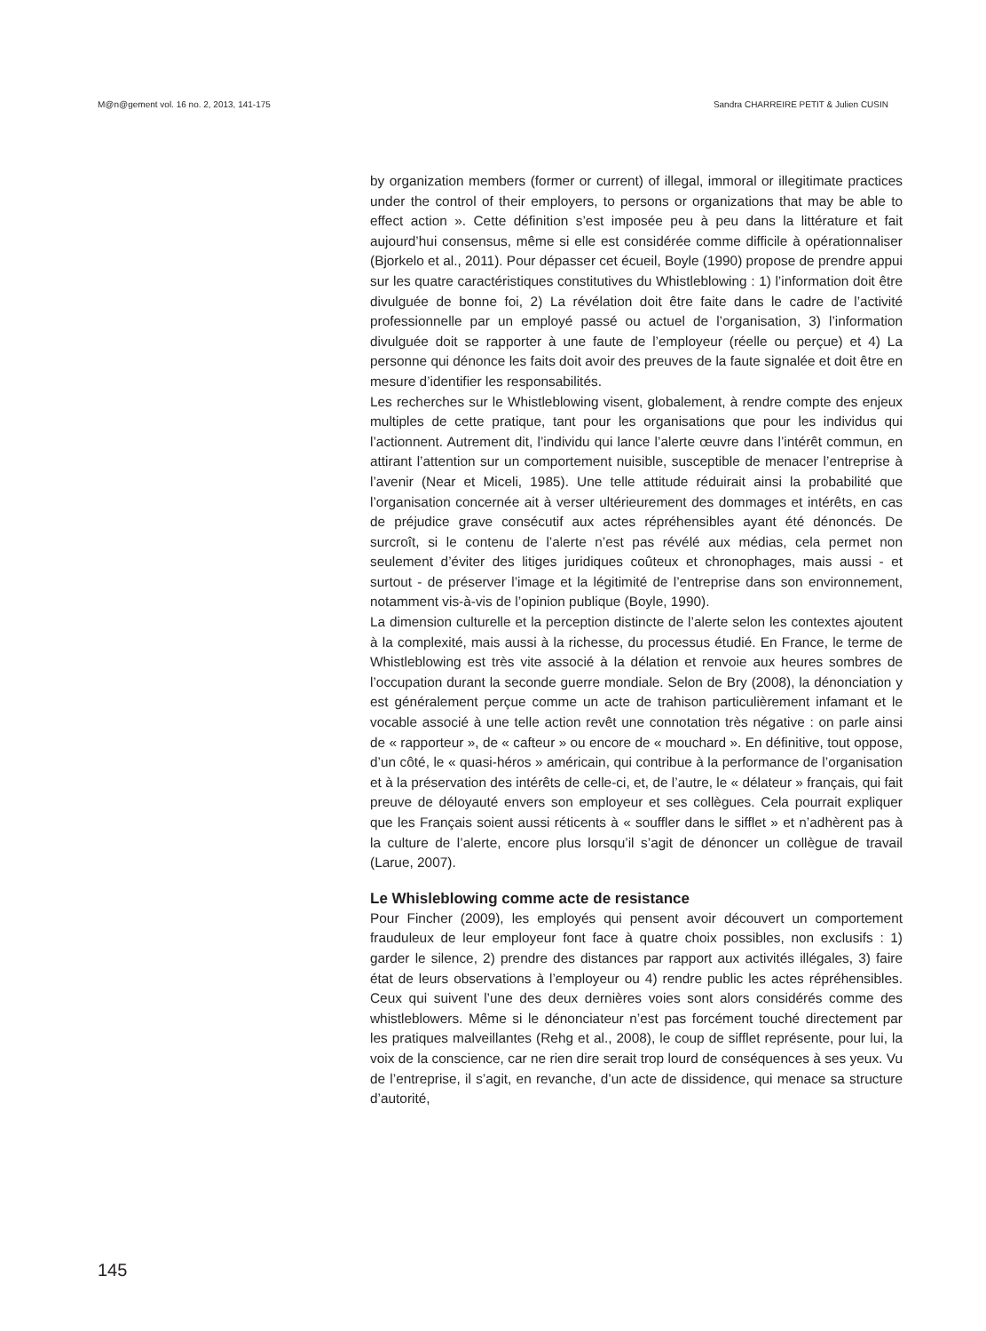M@n@gement vol. 16 no. 2, 2013, 141-175 Sandra CHARREIRE PETIT & Julien CUSIN
by organization members (former or current) of illegal, immoral or illegitimate practices under the control of their employers, to persons or organizations that may be able to effect action ». Cette définition s’est imposée peu à peu dans la littérature et fait aujourd’hui consensus, même si elle est considérée comme difficile à opérationnaliser (Bjorkelo et al., 2011). Pour dépasser cet écueil, Boyle (1990) propose de prendre appui sur les quatre caractéristiques constitutives du Whistleblowing : 1) l’information doit être divulguée de bonne foi, 2) La révélation doit être faite dans le cadre de l’activité professionnelle par un employé passé ou actuel de l’organisation, 3) l’information divulguée doit se rapporter à une faute de l’employeur (réelle ou perçue) et 4) La personne qui dénonce les faits doit avoir des preuves de la faute signalée et doit être en mesure d’identifier les responsabilités.
Les recherches sur le Whistleblowing visent, globalement, à rendre compte des enjeux multiples de cette pratique, tant pour les organisations que pour les individus qui l’actionnent. Autrement dit, l’individu qui lance l’alerte œuvre dans l’intérêt commun, en attirant l’attention sur un comportement nuisible, susceptible de menacer l’entreprise à l’avenir (Near et Miceli, 1985). Une telle attitude réduirait ainsi la probabilité que l’organisation concernée ait à verser ultérieurement des dommages et intérêts, en cas de préjudice grave consécutif aux actes répréhensibles ayant été dénoncés. De surcroît, si le contenu de l’alerte n’est pas révélé aux médias, cela permet non seulement d’éviter des litiges juridiques coûteux et chronophages, mais aussi - et surtout - de préserver l’image et la légitimité de l’entreprise dans son environnement, notamment vis-à-vis de l’opinion publique (Boyle, 1990).
La dimension culturelle et la perception distincte de l’alerte selon les contextes ajoutent à la complexité, mais aussi à la richesse, du processus étudié. En France, le terme de Whistleblowing est très vite associé à la délation et renvoie aux heures sombres de l’occupation durant la seconde guerre mondiale. Selon de Bry (2008), la dénonciation y est généralement perçue comme un acte de trahison particulièrement infamant et le vocable associé à une telle action revêt une connotation très négative : on parle ainsi de « rapporteur », de « cafteur » ou encore de « mouchard ». En définitive, tout oppose, d’un côté, le « quasi-héros » américain, qui contribue à la performance de l’organisation et à la préservation des intérêts de celle-ci, et, de l’autre, le « délateur » français, qui fait preuve de déloyauté envers son employeur et ses collègues. Cela pourrait expliquer que les Français soient aussi réticents à « souffler dans le sifflet » et n’adhèrent pas à la culture de l’alerte, encore plus lorsqu’il s’agit de dénoncer un collègue de travail (Larue, 2007).
Le Whisleblowing comme acte de resistance
Pour Fincher (2009), les employés qui pensent avoir découvert un comportement frauduleux de leur employeur font face à quatre choix possibles, non exclusifs : 1) garder le silence, 2) prendre des distances par rapport aux activités illégales, 3) faire état de leurs observations à l’employeur ou 4) rendre public les actes répréhensibles. Ceux qui suivent l’une des deux dernières voies sont alors considérés comme des whistleblowers. Même si le dénonciateur n’est pas forcément touché directement par les pratiques malveillantes (Rehg et al., 2008), le coup de sifflet représente, pour lui, la voix de la conscience, car ne rien dire serait trop lourd de conséquences à ses yeux. Vu de l’entreprise, il s’agit, en revanche, d’un acte de dissidence, qui menace sa structure d’autorité,
145